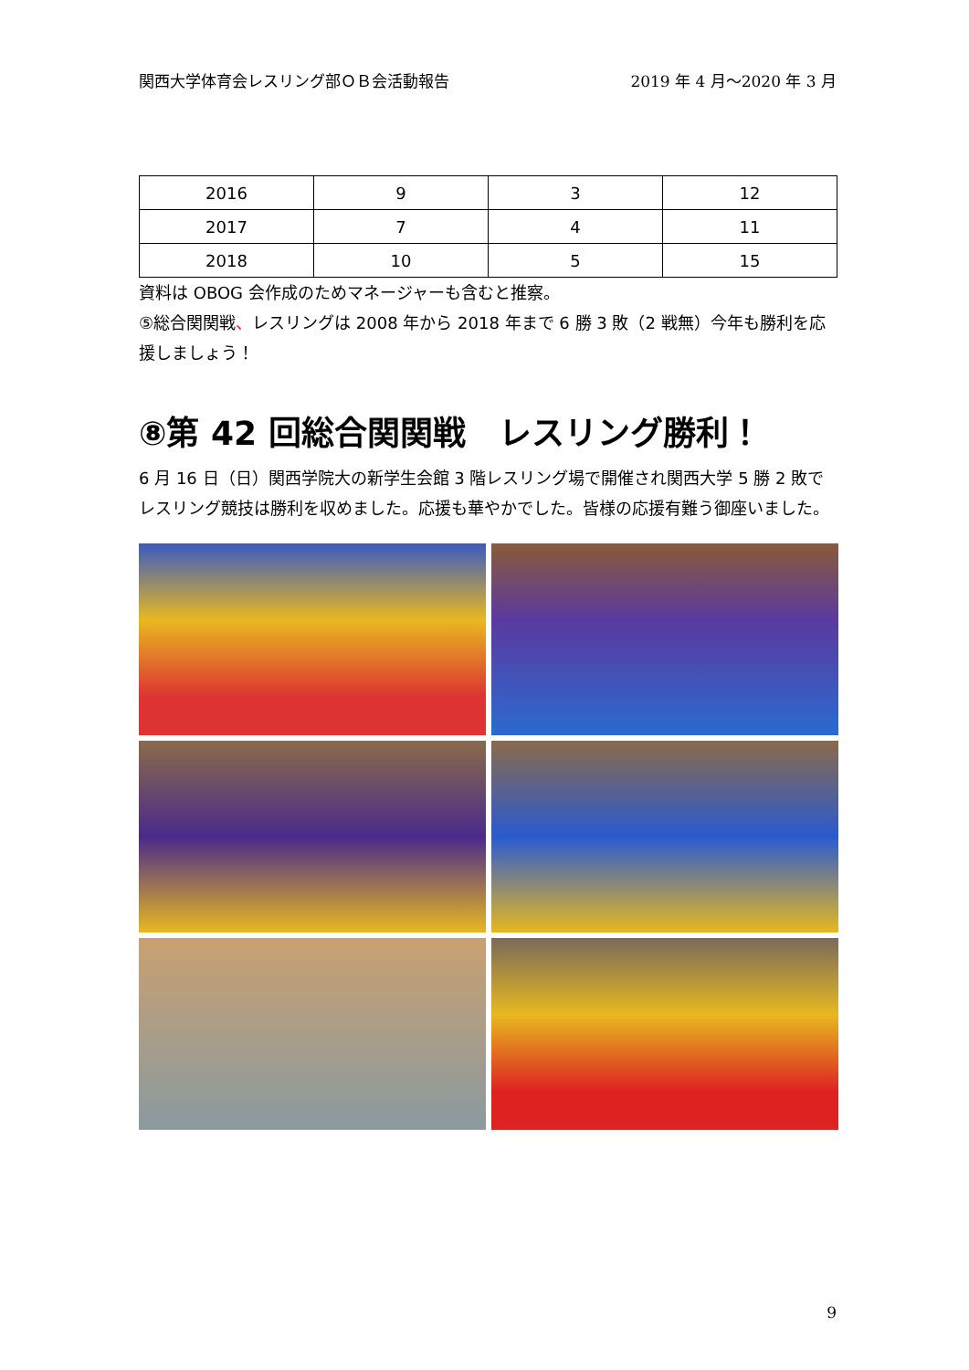関西大学体育会レスリング部ＯＢ会活動報告 2019 年 4 月～2020 年 3 月
| 2016 | 9 | 3 | 12 |
| 2017 | 7 | 4 | 11 |
| 2018 | 10 | 5 | 15 |
資料は OBOG 会作成のためマネージャーも含むと推察。
⑤総合関関戦、レスリングは 2008 年から 2018 年まで 6 勝 3 敗（2 戦無）今年も勝利を応援しましょう！
⑧第 42 回総合関関戦　レスリング勝利！
6 月 16 日（日）関西学院大の新学生会館 3 階レスリング場で開催され関西大学 5 勝 2 敗でレスリング競技は勝利を収めました。応援も華やかでした。皆様の応援有難う御座いました。
9